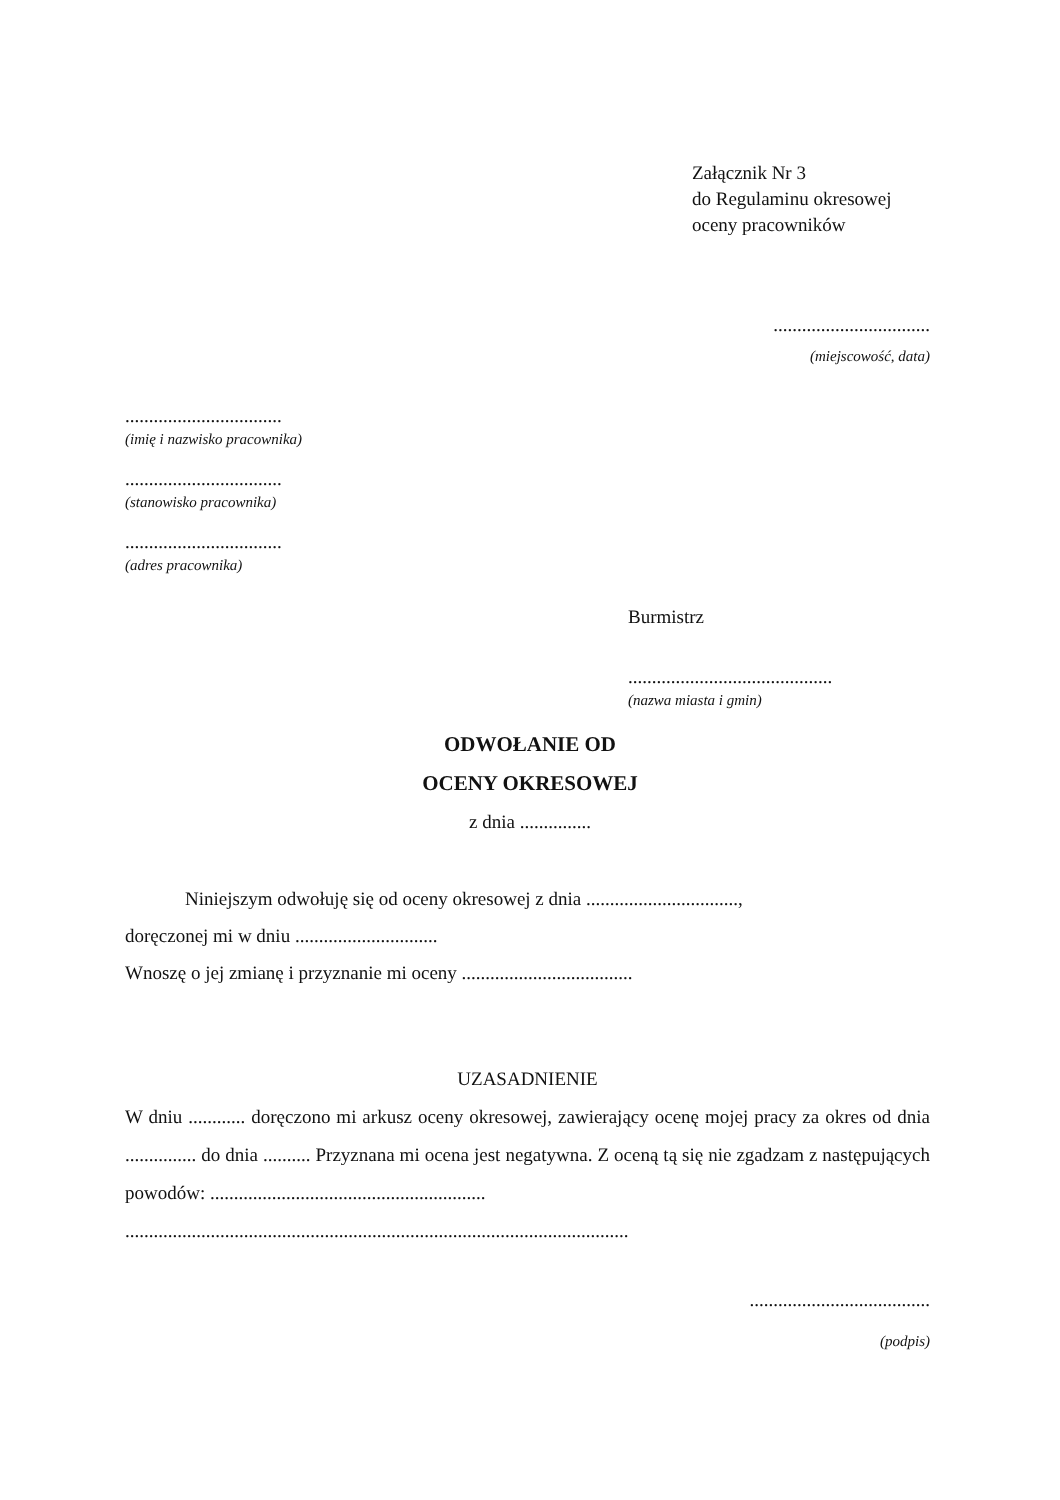Załącznik Nr 3
do Regulaminu okresowej
oceny pracowników
.................................
(miejscowość, data)
.................................
(imię i nazwisko pracownika)
.................................
(stanowisko pracownika)
.................................
(adres pracownika)
Burmistrz
...........................................
(nazwa miasta i gmin)
ODWOŁANIE OD
OCENY OKRESOWEJ
z dnia ...............
Niniejszym odwołuję się od oceny okresowej z dnia ................................,
doręczonej mi w dniu ..............................
Wnoszę o jej zmianę i przyznanie mi oceny ....................................
UZASADNIENIE
W dniu ............ doręczono mi arkusz oceny okresowej, zawierający ocenę mojej pracy za okres od dnia ............... do dnia .......... Przyznana mi ocena jest negatywna. Z oceną tą się nie zgadzam z następujących powodów: ..........................................................
..........................................................................................................
......................................
(podpis)